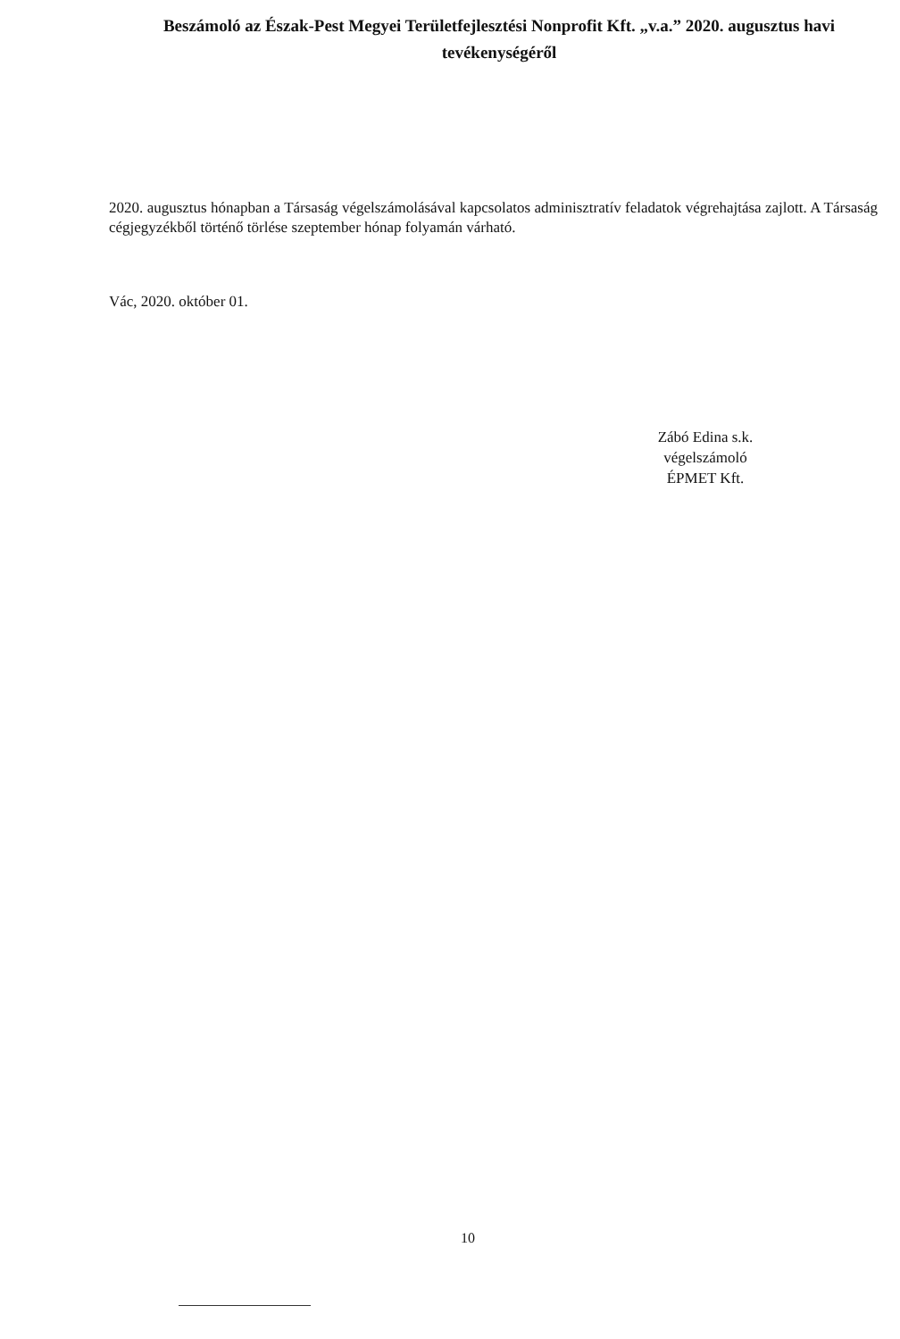Beszámoló az Észak-Pest Megyei Területfejlesztési Nonprofit Kft. „v.a.” 2020. augusztus havi tevékenységéről
2020. augusztus hónapban a Társaság végelszámolásával kapcsolatos adminisztratív feladatok végrehajtása zajlott. A Társaság cégjegyzékből történő törlése szeptember hónap folyamán várható.
Vác, 2020. október 01.
Zábó Edina s.k.
végelszámoló
ÉPMET Kft.
10